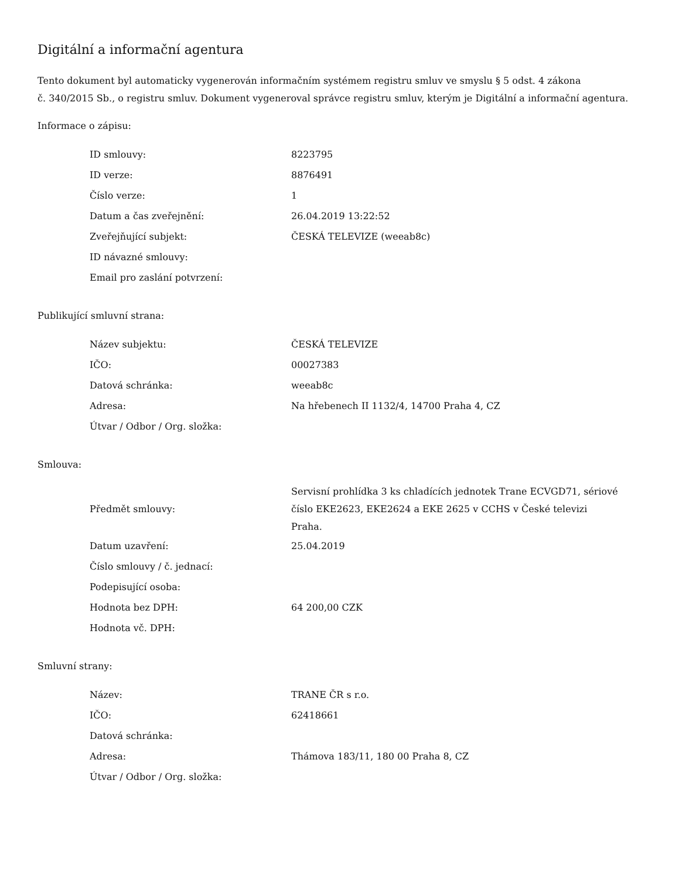Digitální a informační agentura
Tento dokument byl automaticky vygenerován informačním systémem registru smluv ve smyslu § 5 odst. 4 zákona
č. 340/2015 Sb., o registru smluv. Dokument vygeneroval správce registru smluv, kterým je Digitální a informační agentura.
Informace o zápisu:
| ID smlouvy: | 8223795 |
| ID verze: | 8876491 |
| Číslo verze: | 1 |
| Datum a čas zveřejnění: | 26.04.2019 13:22:52 |
| Zveřejňující subjekt: | ČESKÁ TELEVIZE (weeab8c) |
| ID návazné smlouvy: | |
| Email pro zaslání potvrzení: | |
Publikující smluvní strana:
| Název subjektu: | ČESKÁ TELEVIZE |
| IČO: | 00027383 |
| Datová schránka: | weeab8c |
| Adresa: | Na hřebenech II 1132/4, 14700 Praha 4, CZ |
| Útvar / Odbor / Org. složka: | |
Smlouva:
| Předmět smlouvy: | Servisní prohlídka 3 ks chladících jednotek Trane ECVGD71, sériové číslo EKE2623, EKE2624 a EKE 2625 v CCHS v České televizi Praha. |
| Datum uzavření: | 25.04.2019 |
| Číslo smlouvy / č. jednací: | |
| Podepisující osoba: | |
| Hodnota bez DPH: | 64 200,00 CZK |
| Hodnota vč. DPH: | |
Smluvní strany:
| Název: | TRANE ČR s r.o. |
| IČO: | 62418661 |
| Datová schránka: | |
| Adresa: | Thámova 183/11, 180 00 Praha 8, CZ |
| Útvar / Odbor / Org. složka: | |